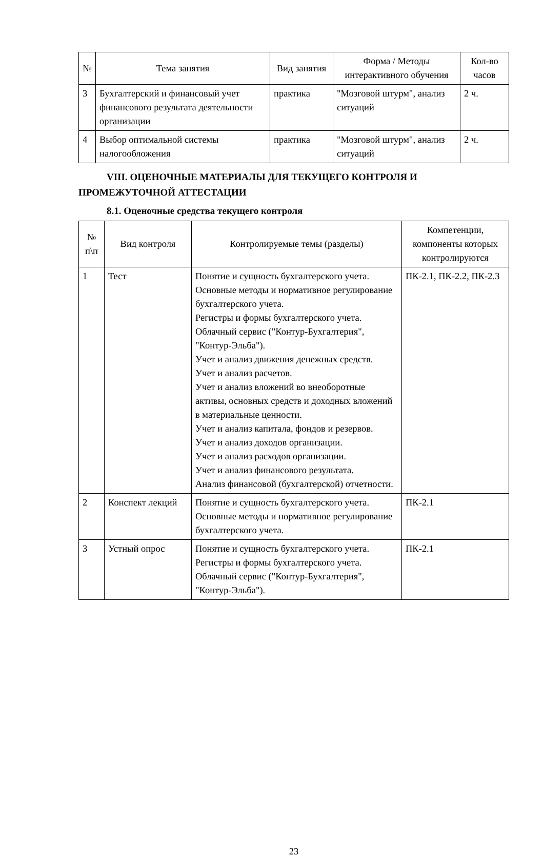| № | Тема занятия | Вид занятия | Форма / Методы интерактивного обучения | Кол-во часов |
| --- | --- | --- | --- | --- |
| 3 | Бухгалтерский и финансовый учет финансового результата деятельности организации | практика | "Мозговой штурм", анализ ситуаций | 2 ч. |
| 4 | Выбор оптимальной системы налогообложения | практика | "Мозговой штурм", анализ ситуаций | 2 ч. |
VIII. ОЦЕНОЧНЫЕ МАТЕРИАЛЫ ДЛЯ ТЕКУЩЕГО КОНТРОЛЯ И ПРОМЕЖУТОЧНОЙ АТТЕСТАЦИИ
8.1. Оценочные средства текущего контроля
| № п\п | Вид контроля | Контролируемые темы (разделы) | Компетенции, компоненты которых контролируются |
| --- | --- | --- | --- |
| 1 | Тест | Понятие и сущность бухгалтерского учета. Основные методы и нормативное регулирование бухгалтерского учета. Регистры и формы бухгалтерского учета. Облачный сервис ("Контур-Бухгалтерия", "Контур-Эльба"). Учет и анализ движения денежных средств. Учет и анализ расчетов. Учет и анализ вложений во внеоборотные активы, основных средств и доходных вложений в материальные ценности. Учет и анализ капитала, фондов и резервов. Учет и анализ доходов организации. Учет и анализ расходов организации. Учет и анализ финансового результата. Анализ финансовой (бухгалтерской) отчетности. | ПК-2.1, ПК-2.2, ПК-2.3 |
| 2 | Конспект лекций | Понятие и сущность бухгалтерского учета. Основные методы и нормативное регулирование бухгалтерского учета. | ПК-2.1 |
| 3 | Устный опрос | Понятие и сущность бухгалтерского учета. Регистры и формы бухгалтерского учета. Облачный сервис ("Контур-Бухгалтерия", "Контур-Эльба"). | ПК-2.1 |
23